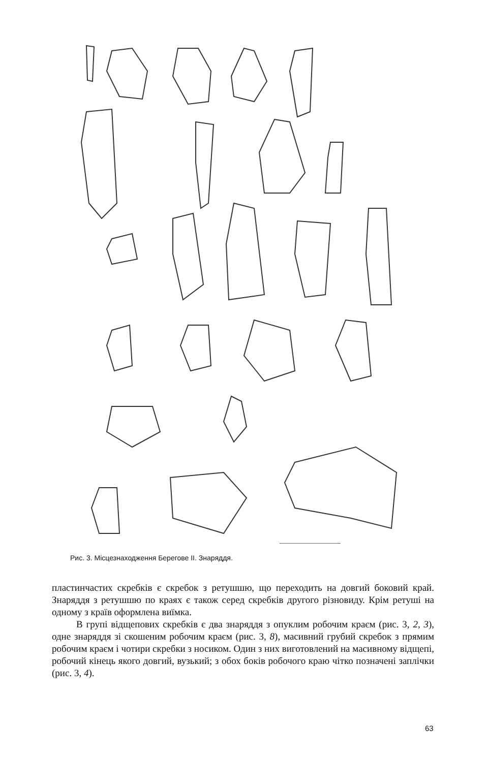Рис. 3. Місцезнаходження Берегове II. Знаряддя.
пластинчастих скребків є скребок з ретушшю, що переходить на довгий боковий край. Знаряддя з ретушшю по краях є також серед скребків другого різновиду. Крім ретуші на одному з країв оформлена виїмка.
В групі відщепових скребків є два знаряддя з опуклим робочим краєм (рис. 3, 2, 3), одне знаряддя зі скошеним робочим краєм (рис. 3, 8), масивний грубий скребок з прямим робочим краєм і чотири скребки з носиком. Один з них виготовлений на масивному відщепі, робочий кінець якого довгий, вузький; з обох боків робочого краю чітко позначені заплічки (рис. 3, 4).
63